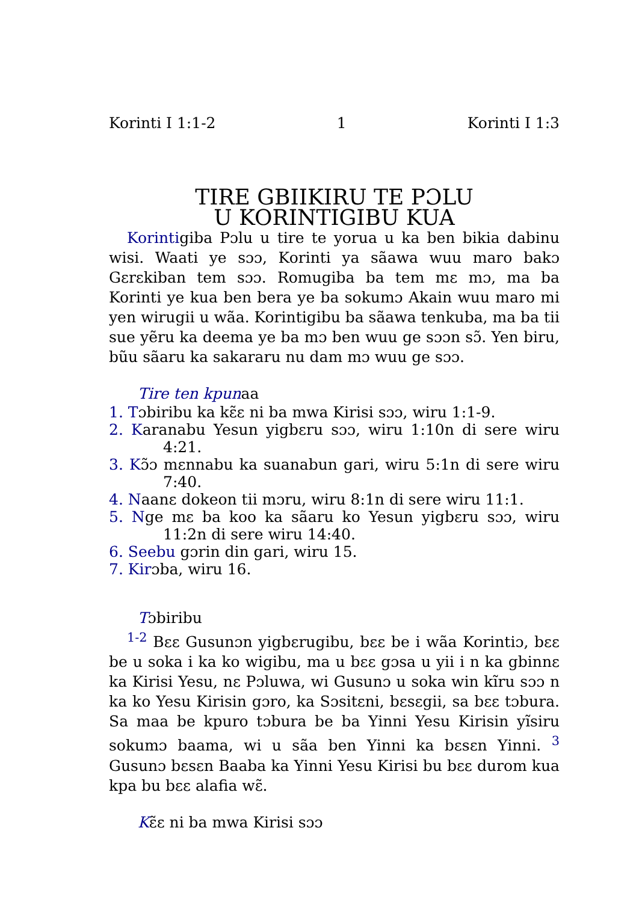Korinti I 1:1-2 1 Korinti I 1:3
TIRE GBIIKIRU TE PƆLU
U KORINTIGIBU KUA
Korintigiba Pɔlu u tire te yorua u ka ben bikia dabinu wisi. Waati ye sɔɔ, Korinti ya sãawa wuu maro bakɔ Gɛrɛkiban tem sɔɔ. Romugiba ba tem mɛ mɔ, ma ba Korinti ye kua ben bera ye ba sokumɔ Akain wuu maro mi yen wirugii u wãa. Korintigibu ba sãawa tenkuba, ma ba tii sue yẽru ka deema ye ba mɔ ben wuu ge sɔɔn sɔ̃. Yen biru, bũu sãaru ka sakararu nu dam mɔ wuu ge sɔɔ.
Tire ten kpunaa
1. Tɔbiribu ka kɛ̃ɛ ni ba mwa Kirisi sɔɔ, wiru 1:1-9.
2. Karanabu Yesun yigbɛru sɔɔ, wiru 1:10n di sere wiru 4:21.
3. Kɔ̃ɔ mɛnnabu ka suanabun gari, wiru 5:1n di sere wiru 7:40.
4. Naanɛ dokeon tii mɔru, wiru 8:1n di sere wiru 11:1.
5. Nge mɛ ba koo ka sãaru ko Yesun yigbɛru sɔɔ, wiru 11:2n di sere wiru 14:40.
6. Seebu gɔrin din gari, wiru 15.
7. Kirɔba, wiru 16.
Tɔbiribu
<sup>1-2</sup> Bɛɛ Gusunɔn yigbɛrugibu, bɛɛ be i wãa Korintiɔ, bɛɛ be u soka i ka ko wigibu, ma u bɛɛ gɔsa u yii i n ka gbinnɛ ka Kirisi Yesu, nɛ Pɔluwa, wi Gusunɔ u soka win kĩru sɔɔ n ka ko Yesu Kirisin gɔro, ka Sɔsitɛni, bɛsɛgii, sa bɛɛ tɔbura. Sa maa be kpuro tɔbura be ba Yinni Yesu Kirisin yĩsiru sokumɔ baama, wi u sãa ben Yinni ka bɛsɛn Yinni. <sup>3</sup> Gusunɔ bɛsɛn Baaba ka Yinni Yesu Kirisi bu bɛɛ durom kua kpa bu bɛɛ alafia wɛ̃.
Kɛ̃ɛ ni ba mwa Kirisi sɔɔ